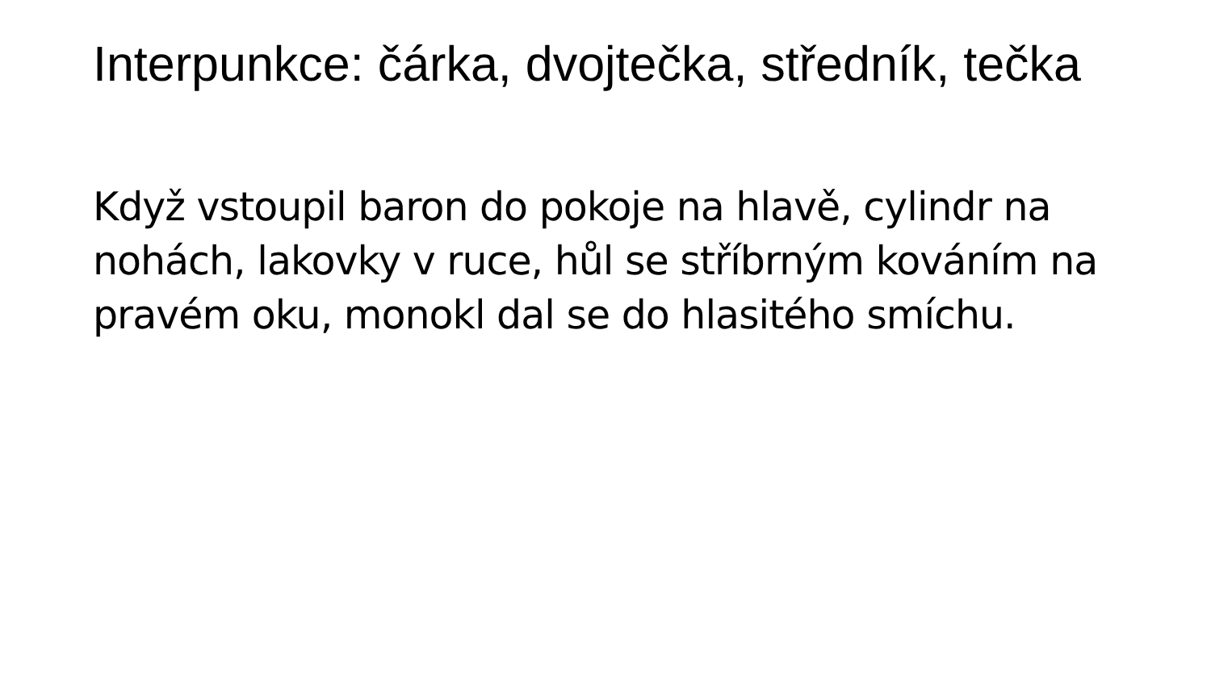Interpunkce: čárka, dvojtečka, středník, tečka
Když vstoupil baron do pokoje na hlavě, cylindr na nohách, lakovky v ruce, hůl se stříbrným kováním na pravém oku, monokl dal se do hlasitého smíchu.